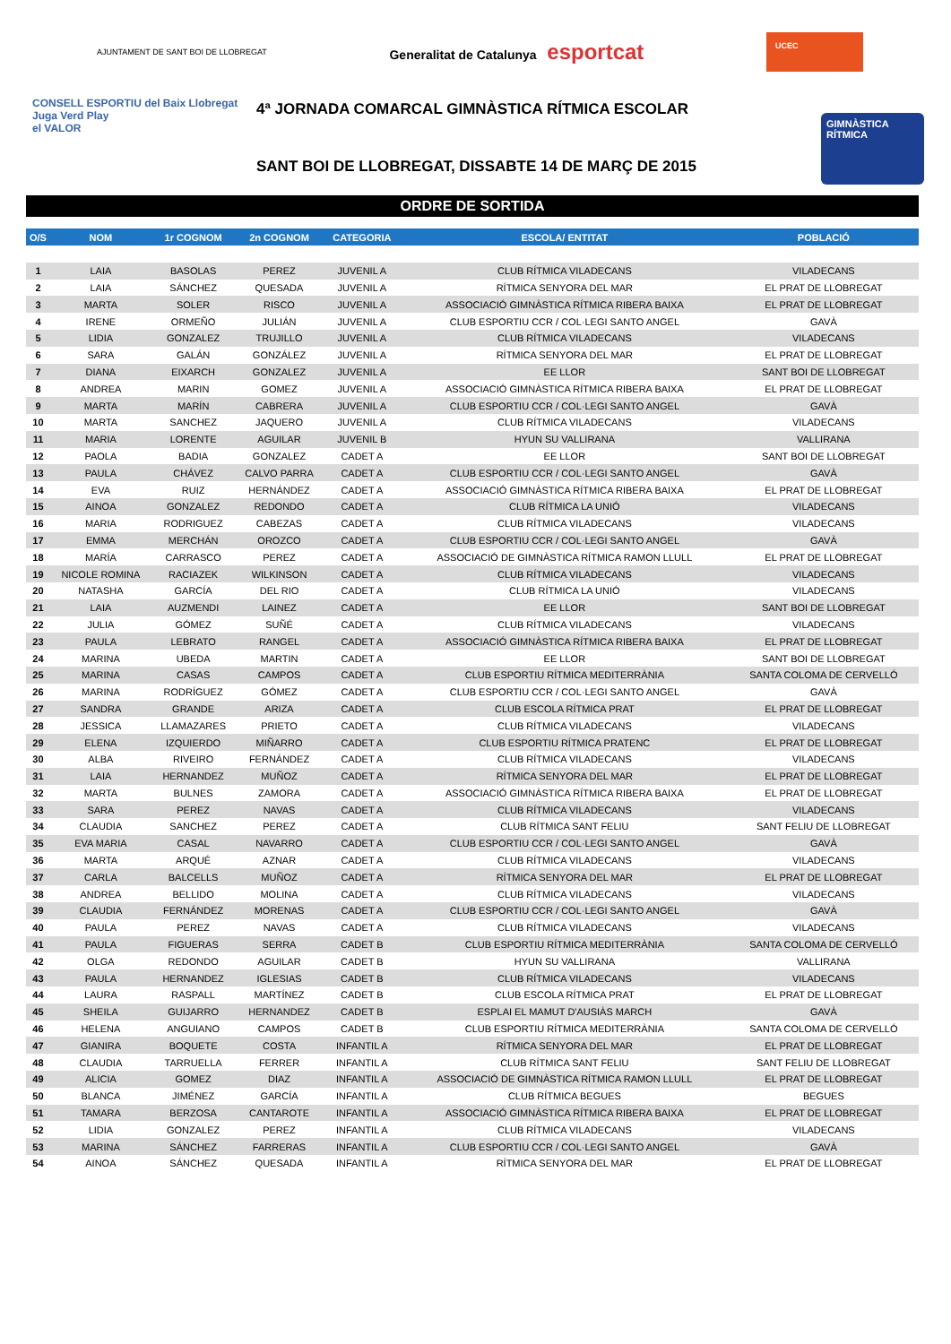AJUNTAMENT DE SANT BOI DE LLOBREGAT
Generalitat de Catalunya esportcat
UCEC
CONSELL ESPORTIU del Baix Llobregat
Juga Verd Play
el VALOR
4ª JORNADA COMARCAL GIMNÀSTICA RÍTMICA ESCOLAR
SANT BOI DE LLOBREGAT, DISSABTE 14 DE MARÇ DE 2015
GIMNÀSTICA RÍTMICA
ORDRE DE SORTIDA
| O/S | NOM | 1r COGNOM | 2n COGNOM | CATEGORIA | ESCOLA/ ENTITAT | POBLACIÓ |
| --- | --- | --- | --- | --- | --- | --- |
| 1 | LAIA | BASOLAS | PEREZ | JUVENIL A | CLUB RÍTMICA VILADECANS | VILADECANS |
| 2 | LAIA | SÁNCHEZ | QUESADA | JUVENIL A | RÍTMICA SENYORA DEL MAR | EL PRAT DE LLOBREGAT |
| 3 | MARTA | SOLER | RISCO | JUVENIL A | ASSOCIACIÓ GIMNÀSTICA RÍTMICA RIBERA BAIXA | EL PRAT DE LLOBREGAT |
| 4 | IRENE | ORMEÑO | JULIÁN | JUVENIL A | CLUB ESPORTIU CCR / COL·LEGI SANTO ANGEL | GAVÀ |
| 5 | LIDIA | GONZALEZ | TRUJILLO | JUVENIL A | CLUB RÍTMICA VILADECANS | VILADECANS |
| 6 | SARA | GALÁN | GONZÁLEZ | JUVENIL A | RÍTMICA SENYORA DEL MAR | EL PRAT DE LLOBREGAT |
| 7 | DIANA | EIXARCH | GONZALEZ | JUVENIL A | EE LLOR | SANT BOI DE LLOBREGAT |
| 8 | ANDREA | MARIN | GOMEZ | JUVENIL A | ASSOCIACIÓ GIMNÀSTICA RÍTMICA RIBERA BAIXA | EL PRAT DE LLOBREGAT |
| 9 | MARTA | MARÍN | CABRERA | JUVENIL A | CLUB ESPORTIU CCR / COL·LEGI SANTO ANGEL | GAVÀ |
| 10 | MARTA | SANCHEZ | JAQUERO | JUVENIL A | CLUB RÍTMICA VILADECANS | VILADECANS |
| 11 | MARIA | LORENTE | AGUILAR | JUVENIL B | HYUN SU VALLIRANA | VALLIRANA |
| 12 | PAOLA | BADIA | GONZALEZ | CADET A | EE LLOR | SANT BOI DE LLOBREGAT |
| 13 | PAULA | CHÁVEZ | CALVO PARRA | CADET A | CLUB ESPORTIU CCR / COL·LEGI SANTO ANGEL | GAVÀ |
| 14 | EVA | RUIZ | HERNÁNDEZ | CADET A | ASSOCIACIÓ GIMNÀSTICA RÍTMICA RIBERA BAIXA | EL PRAT DE LLOBREGAT |
| 15 | AINOA | GONZALEZ | REDONDO | CADET A | CLUB RÍTMICA LA UNIÓ | VILADECANS |
| 16 | MARIA | RODRIGUEZ | CABEZAS | CADET A | CLUB RÍTMICA VILADECANS | VILADECANS |
| 17 | EMMA | MERCHÁN | OROZCO | CADET A | CLUB ESPORTIU CCR / COL·LEGI SANTO ANGEL | GAVÀ |
| 18 | MARÍA | CARRASCO | PEREZ | CADET A | ASSOCIACIÓ DE GIMNÀSTICA RÍTMICA RAMON LLULL | EL PRAT DE LLOBREGAT |
| 19 | NICOLE ROMINA | RACIAZEK | WILKINSON | CADET A | CLUB RÍTMICA VILADECANS | VILADECANS |
| 20 | NATASHA | GARCÍA | DEL RIO | CADET A | CLUB RÍTMICA LA UNIÓ | VILADECANS |
| 21 | LAIA | AUZMENDI | LAINEZ | CADET A | EE LLOR | SANT BOI DE LLOBREGAT |
| 22 | JULIA | GÓMEZ | SUÑÉ | CADET A | CLUB RÍTMICA VILADECANS | VILADECANS |
| 23 | PAULA | LEBRATO | RANGEL | CADET A | ASSOCIACIÓ GIMNÀSTICA RÍTMICA RIBERA BAIXA | EL PRAT DE LLOBREGAT |
| 24 | MARINA | UBEDA | MARTIN | CADET A | EE LLOR | SANT BOI DE LLOBREGAT |
| 25 | MARINA | CASAS | CAMPOS | CADET A | CLUB ESPORTIU RÍTMICA MEDITERRÀNIA | SANTA COLOMA DE CERVELLÓ |
| 26 | MARINA | RODRÍGUEZ | GÓMEZ | CADET A | CLUB ESPORTIU CCR / COL·LEGI SANTO ANGEL | GAVÀ |
| 27 | SANDRA | GRANDE | ARIZA | CADET A | CLUB ESCOLA RÍTMICA PRAT | EL PRAT DE LLOBREGAT |
| 28 | JESSICA | LLAMAZARES | PRIETO | CADET A | CLUB RÍTMICA VILADECANS | VILADECANS |
| 29 | ELENA | IZQUIERDO | MIÑARRO | CADET A | CLUB ESPORTIU RÍTMICA PRATENC | EL PRAT DE LLOBREGAT |
| 30 | ALBA | RIVEIRO | FERNÁNDEZ | CADET A | CLUB RÍTMICA VILADECANS | VILADECANS |
| 31 | LAIA | HERNANDEZ | MUÑOZ | CADET A | RÍTMICA SENYORA DEL MAR | EL PRAT DE LLOBREGAT |
| 32 | MARTA | BULNES | ZAMORA | CADET A | ASSOCIACIÓ GIMNÀSTICA RÍTMICA RIBERA BAIXA | EL PRAT DE LLOBREGAT |
| 33 | SARA | PEREZ | NAVAS | CADET A | CLUB RÍTMICA VILADECANS | VILADECANS |
| 34 | CLAUDIA | SANCHEZ | PEREZ | CADET A | CLUB RÍTMICA SANT FELIU | SANT FELIU DE LLOBREGAT |
| 35 | EVA MARIA | CASAL | NAVARRO | CADET A | CLUB ESPORTIU CCR / COL·LEGI SANTO ANGEL | GAVÀ |
| 36 | MARTA | ARQUÉ | AZNAR | CADET A | CLUB RÍTMICA VILADECANS | VILADECANS |
| 37 | CARLA | BALCELLS | MUÑOZ | CADET A | RÍTMICA SENYORA DEL MAR | EL PRAT DE LLOBREGAT |
| 38 | ANDREA | BELLIDO | MOLINA | CADET A | CLUB RÍTMICA VILADECANS | VILADECANS |
| 39 | CLAUDIA | FERNÁNDEZ | MORENAS | CADET A | CLUB ESPORTIU CCR / COL·LEGI SANTO ANGEL | GAVÀ |
| 40 | PAULA | PEREZ | NAVAS | CADET A | CLUB RÍTMICA VILADECANS | VILADECANS |
| 41 | PAULA | FIGUERAS | SERRA | CADET B | CLUB ESPORTIU RÍTMICA MEDITERRÀNIA | SANTA COLOMA DE CERVELLÓ |
| 42 | OLGA | REDONDO | AGUILAR | CADET B | HYUN SU VALLIRANA | VALLIRANA |
| 43 | PAULA | HERNANDEZ | IGLESIAS | CADET B | CLUB RÍTMICA VILADECANS | VILADECANS |
| 44 | LAURA | RASPALL | MARTÍNEZ | CADET B | CLUB ESCOLA RÍTMICA PRAT | EL PRAT DE LLOBREGAT |
| 45 | SHEILA | GUIJARRO | HERNANDEZ | CADET B | ESPLAI EL MAMUT D'AUSIÀS MARCH | GAVÀ |
| 46 | HELENA | ANGUIANO | CAMPOS | CADET B | CLUB ESPORTIU RÍTMICA MEDITERRÀNIA | SANTA COLOMA DE CERVELLÓ |
| 47 | GIANIRA | BOQUETE | COSTA | INFANTIL A | RÍTMICA SENYORA DEL MAR | EL PRAT DE LLOBREGAT |
| 48 | CLAUDIA | TARRUELLA | FERRER | INFANTIL A | CLUB RÍTMICA SANT FELIU | SANT FELIU DE LLOBREGAT |
| 49 | ALICIA | GOMEZ | DIAZ | INFANTIL A | ASSOCIACIÓ DE GIMNÀSTICA RÍTMICA RAMON LLULL | EL PRAT DE LLOBREGAT |
| 50 | BLANCA | JIMÉNEZ | GARCÍA | INFANTIL A | CLUB RÍTMICA BEGUES | BEGUES |
| 51 | TAMARA | BERZOSA | CANTAROTE | INFANTIL A | ASSOCIACIÓ GIMNÀSTICA RÍTMICA RIBERA BAIXA | EL PRAT DE LLOBREGAT |
| 52 | LIDIA | GONZALEZ | PEREZ | INFANTIL A | CLUB RÍTMICA VILADECANS | VILADECANS |
| 53 | MARINA | SÁNCHEZ | FARRERAS | INFANTIL A | CLUB ESPORTIU CCR / COL·LEGI SANTO ANGEL | GAVÀ |
| 54 | AINOA | SÁNCHEZ | QUESADA | INFANTIL A | RÍTMICA SENYORA DEL MAR | EL PRAT DE LLOBREGAT |